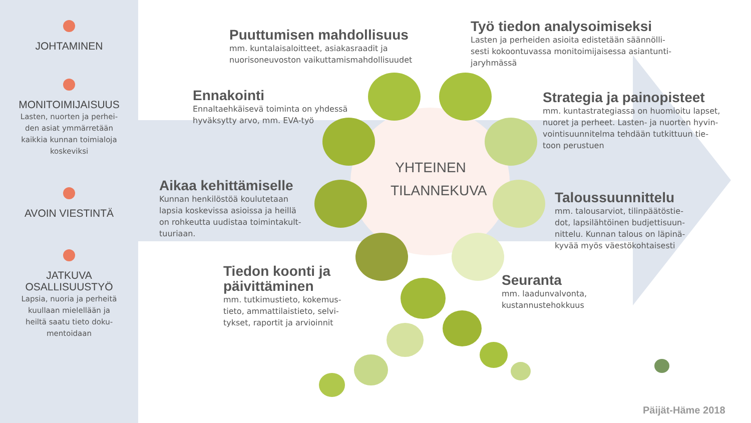JOHTAMINEN
MONITOIMIJAISUUS
Lasten, nuorten ja perhei-
den asiat ymmärretään
kaikkia kunnan toimialoja
koskeviksi
AVOIN VIESTINTÄ
JATKUVA
OSALLISUUSTYÖ
Lapsia, nuoria ja perheitä
kuullaan mielellään ja
heiltä saatu tieto doku-
mentoidaan
Puuttumisen mahdollisuus
mm. kuntalaisaloitteet, asiakasraadit ja
nuorisoneuvoston vaikuttamismahdollisuudet
Työ tiedon analysoimiseksi
Lasten ja perheiden asioita edistetään säännölli-
sesti kokoontuvassa monitoimijaisessa asiantunti-
jaryhmässä
Ennakointi
Ennaltaehkäisevä toiminta on yhdessä
hyväksytty arvo, mm. EVA-työ
Strategia ja painopisteet
mm. kuntastrategiassa on huomioitu lapset,
nuoret ja perheet. Lasten- ja nuorten hyvin-
vointisuunnitelma tehdään tutkittuun tie-
toon perustuen
YHTEINEN TILANNEKUVA
Aikaa kehittämiselle
Kunnan henkilöstöä koulutetaan
lapsia koskevissa asioissa ja heillä
on rohkeutta uudistaa toimintakult-
tuuriaan.
Taloussuunnittelu
mm. talousarviot, tilinpäätöstie-
dot, lapsilähtöinen budjettisuun-
nittelu. Kunnan talous on läpinä-
kyvää myös väestökohtaisesti
Tiedon koonti ja
päivittäminen
mm. tutkimustieto, kokemus-
tieto, ammattilaistieto, selvi-
tykset, raportit ja arvioinnit
Seuranta
mm. laadunvalvonta,
kustannustehokkuus
Päijät-Häme 2018